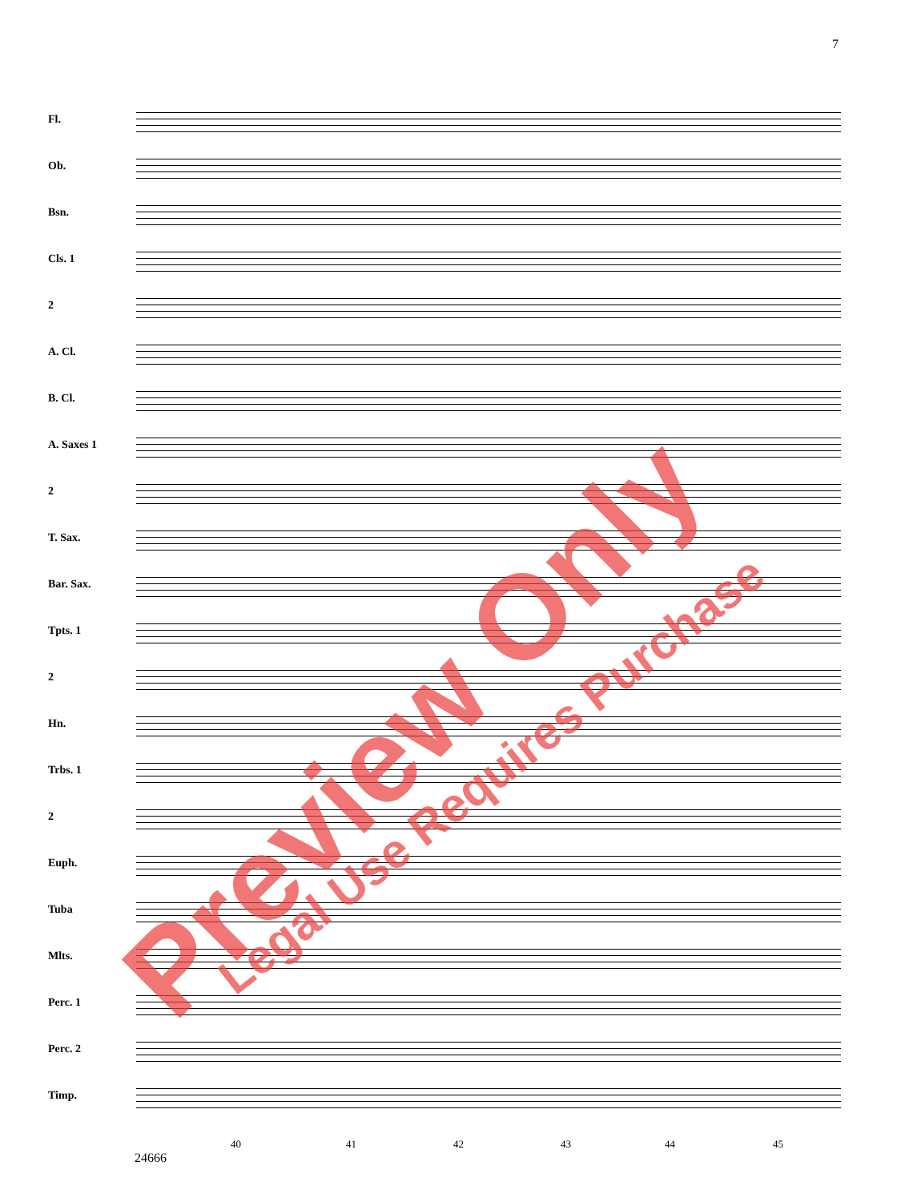7
Fl.
Ob.
Bsn.
Cls. 1
2
A. Cl.
B. Cl.
A. Saxes 1
2
T. Sax.
Bar. Sax.
Tpts. 1
2
Hn.
Trbs. 1
2
Euph.
Tuba
Mlts.
Perc. 1
Perc. 2
Timp.
40 41 42 43 44 45
24666
Preview Only Legal Use Requires Purchase